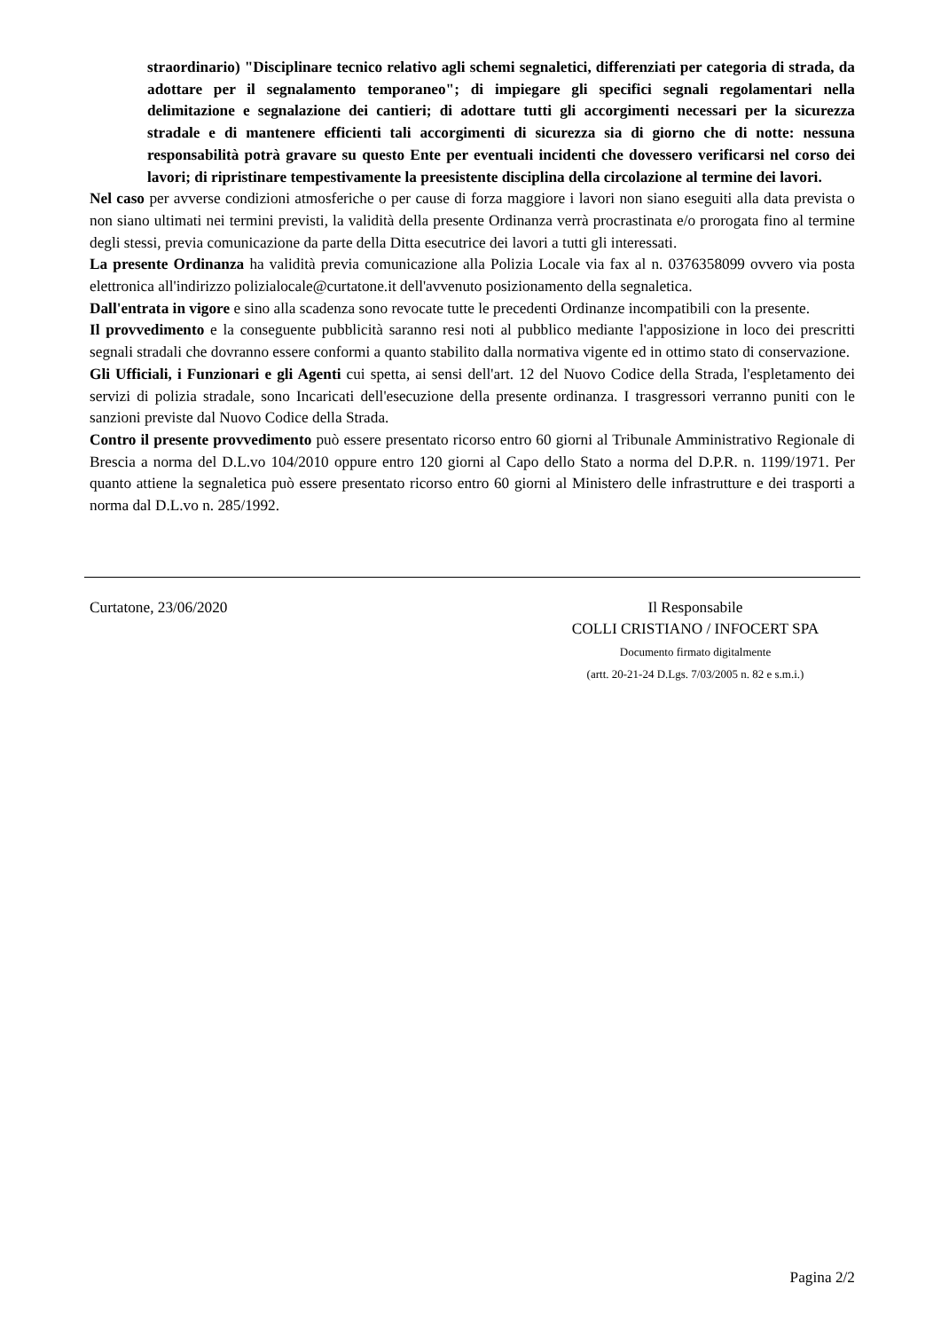straordinario) "Disciplinare tecnico relativo agli schemi segnaletici, differenziati per categoria di strada, da adottare per il segnalamento temporaneo"; di impiegare gli specifici segnali regolamentari nella delimitazione e segnalazione dei cantieri; di adottare tutti gli accorgimenti necessari per la sicurezza stradale e di mantenere efficienti tali accorgimenti di sicurezza sia di giorno che di notte: nessuna responsabilità potrà gravare su questo Ente per eventuali incidenti che dovessero verificarsi nel corso dei lavori; di ripristinare tempestivamente la preesistente disciplina della circolazione al termine dei lavori.
Nel caso per avverse condizioni atmosferiche o per cause di forza maggiore i lavori non siano eseguiti alla data prevista o non siano ultimati nei termini previsti, la validità della presente Ordinanza verrà procrastinata e/o prorogata fino al termine degli stessi, previa comunicazione da parte della Ditta esecutrice dei lavori a tutti gli interessati.
La presente Ordinanza ha validità previa comunicazione alla Polizia Locale via fax al n. 0376358099 ovvero via posta elettronica all'indirizzo polizialocale@curtatone.it dell'avvenuto posizionamento della segnaletica.
Dall'entrata in vigore e sino alla scadenza sono revocate tutte le precedenti Ordinanze incompatibili con la presente.
Il provvedimento e la conseguente pubblicità saranno resi noti al pubblico mediante l'apposizione in loco dei prescritti segnali stradali che dovranno essere conformi a quanto stabilito dalla normativa vigente ed in ottimo stato di conservazione.
Gli Ufficiali, i Funzionari e gli Agenti cui spetta, ai sensi dell'art. 12 del Nuovo Codice della Strada, l'espletamento dei servizi di polizia stradale, sono Incaricati dell'esecuzione della presente ordinanza. I trasgressori verranno puniti con le sanzioni previste dal Nuovo Codice della Strada.
Contro il presente provvedimento può essere presentato ricorso entro 60 giorni al Tribunale Amministrativo Regionale di Brescia a norma del D.L.vo 104/2010 oppure entro 120 giorni al Capo dello Stato a norma del D.P.R. n. 1199/1971. Per quanto attiene la segnaletica può essere presentato ricorso entro 60 giorni al Ministero delle infrastrutture e dei trasporti a norma dal D.L.vo n. 285/1992.
Curtatone, 23/06/2020 Il Responsabile
COLLI CRISTIANO / INFOCERT SPA
Documento firmato digitalmente
(artt. 20-21-24 D.Lgs. 7/03/2005 n. 82 e s.m.i.)
Pagina 2/2